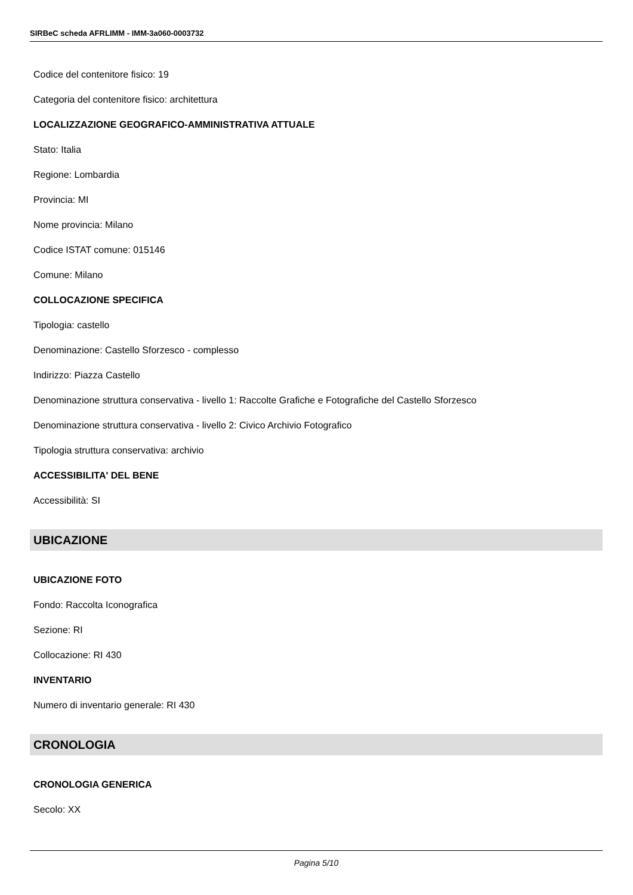SIRBeC scheda AFRLIMM - IMM-3a060-0003732
Codice del contenitore fisico: 19
Categoria del contenitore fisico: architettura
LOCALIZZAZIONE GEOGRAFICO-AMMINISTRATIVA ATTUALE
Stato: Italia
Regione: Lombardia
Provincia: MI
Nome provincia: Milano
Codice ISTAT comune: 015146
Comune: Milano
COLLOCAZIONE SPECIFICA
Tipologia: castello
Denominazione: Castello Sforzesco - complesso
Indirizzo: Piazza Castello
Denominazione struttura conservativa - livello 1: Raccolte Grafiche e Fotografiche del Castello Sforzesco
Denominazione struttura conservativa - livello 2: Civico Archivio Fotografico
Tipologia struttura conservativa: archivio
ACCESSIBILITA' DEL BENE
Accessibilità: SI
UBICAZIONE
UBICAZIONE FOTO
Fondo: Raccolta Iconografica
Sezione: RI
Collocazione: RI 430
INVENTARIO
Numero di inventario generale: RI 430
CRONOLOGIA
CRONOLOGIA GENERICA
Secolo: XX
Pagina 5/10